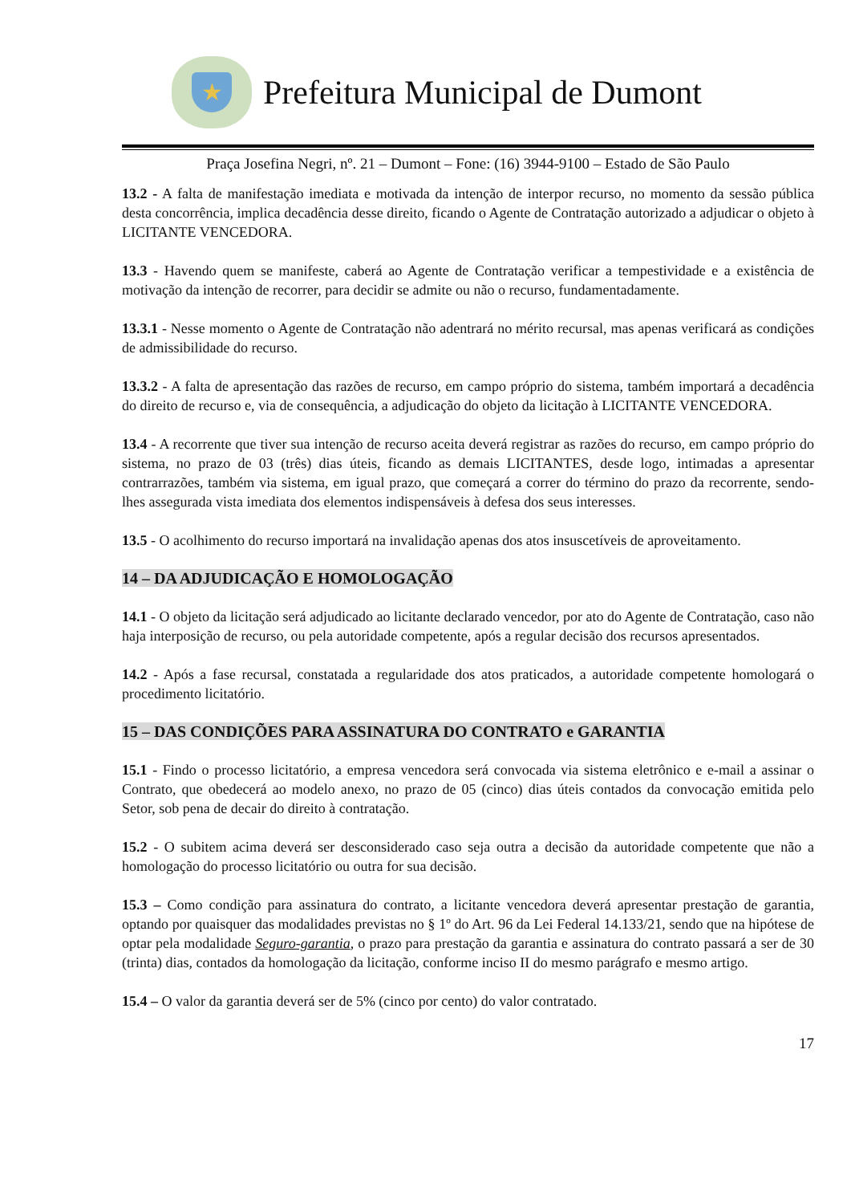★
Prefeitura Municipal de Dumont
Praça Josefina Negri, nº. 21 – Dumont – Fone: (16) 3944-9100 – Estado de São Paulo
13.2 - A falta de manifestação imediata e motivada da intenção de interpor recurso, no momento da sessão pública desta concorrência, implica decadência desse direito, ficando o Agente de Contratação autorizado a adjudicar o objeto à LICITANTE VENCEDORA.
13.3 - Havendo quem se manifeste, caberá ao Agente de Contratação verificar a tempestividade e a existência de motivação da intenção de recorrer, para decidir se admite ou não o recurso, fundamentadamente.
13.3.1 - Nesse momento o Agente de Contratação não adentrará no mérito recursal, mas apenas verificará as condições de admissibilidade do recurso.
13.3.2 - A falta de apresentação das razões de recurso, em campo próprio do sistema, também importará a decadência do direito de recurso e, via de consequência, a adjudicação do objeto da licitação à LICITANTE VENCEDORA.
13.4 - A recorrente que tiver sua intenção de recurso aceita deverá registrar as razões do recurso, em campo próprio do sistema, no prazo de 03 (três) dias úteis, ficando as demais LICITANTES, desde logo, intimadas a apresentar contrarrazões, também via sistema, em igual prazo, que começará a correr do término do prazo da recorrente, sendo-lhes assegurada vista imediata dos elementos indispensáveis à defesa dos seus interesses.
13.5 - O acolhimento do recurso importará na invalidação apenas dos atos insuscetíveis de aproveitamento.
14 – DA ADJUDICAÇÃO E HOMOLOGAÇÃO
14.1 - O objeto da licitação será adjudicado ao licitante declarado vencedor, por ato do Agente de Contratação, caso não haja interposição de recurso, ou pela autoridade competente, após a regular decisão dos recursos apresentados.
14.2 - Após a fase recursal, constatada a regularidade dos atos praticados, a autoridade competente homologará o procedimento licitatório.
15 – DAS CONDIÇÕES PARA ASSINATURA DO CONTRATO e GARANTIA
15.1 - Findo o processo licitatório, a empresa vencedora será convocada via sistema eletrônico e e-mail a assinar o Contrato, que obedecerá ao modelo anexo, no prazo de 05 (cinco) dias úteis contados da convocação emitida pelo Setor, sob pena de decair do direito à contratação.
15.2 - O subitem acima deverá ser desconsiderado caso seja outra a decisão da autoridade competente que não a homologação do processo licitatório ou outra for sua decisão.
15.3 – Como condição para assinatura do contrato, a licitante vencedora deverá apresentar prestação de garantia, optando por quaisquer das modalidades previstas no § 1º do Art. 96 da Lei Federal 14.133/21, sendo que na hipótese de optar pela modalidade Seguro-garantia, o prazo para prestação da garantia e assinatura do contrato passará a ser de 30 (trinta) dias, contados da homologação da licitação, conforme inciso II do mesmo parágrafo e mesmo artigo.
15.4 – O valor da garantia deverá ser de 5% (cinco por cento) do valor contratado.
17